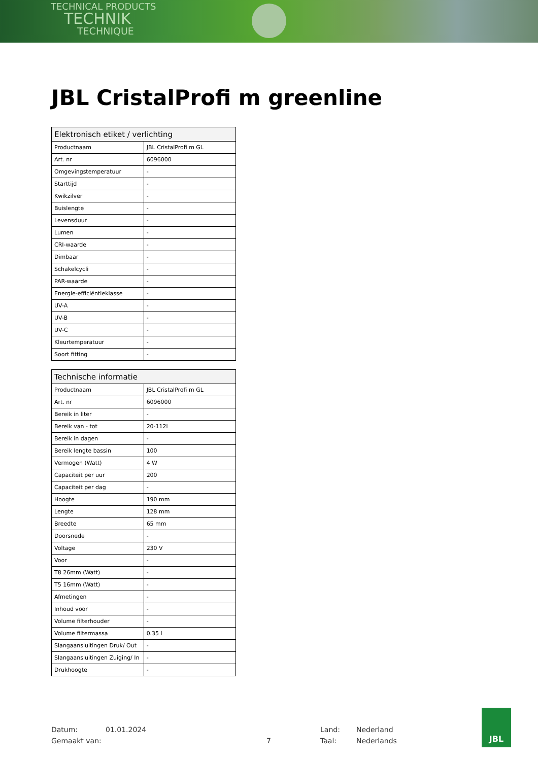TECHNICAL PRODUCTS
TECHNIK
TECHNIQUE
JBL CristalProfi m greenline
| Elektronisch etiket / verlichting | |
| --- | --- |
| Productnaam | JBL CristalProfi m GL |
| Art. nr | 6096000 |
| Omgevingstemperatuur | - |
| Starttijd | - |
| Kwikzilver | - |
| Buislengte | - |
| Levensduur | - |
| Lumen | - |
| CRI-waarde | - |
| Dimbaar | - |
| Schakelcycli | - |
| PAR-waarde | - |
| Energie-efficiëntieklasse | - |
| UV-A | - |
| UV-B | - |
| UV-C | - |
| Kleurtemperatuur | - |
| Soort fitting | - |
| Technische informatie | |
| --- | --- |
| Productnaam | JBL CristalProfi m GL |
| Art. nr | 6096000 |
| Bereik in liter | - |
| Bereik van - tot | 20-112l |
| Bereik in dagen | - |
| Bereik lengte bassin | 100 |
| Vermogen (Watt) | 4 W |
| Capaciteit per uur | 200 |
| Capaciteit per dag | - |
| Hoogte | 190 mm |
| Lengte | 128 mm |
| Breedte | 65 mm |
| Doorsnede | - |
| Voltage | 230 V |
| Voor | - |
| T8 26mm (Watt) | - |
| T5 16mm (Watt) | - |
| Afmetingen | - |
| Inhoud voor | - |
| Volume filterhouder | - |
| Volume filtermassa | 0.35 l |
| Slangaansluitingen Druk/ Out | - |
| Slangaansluitingen Zuiging/ In | - |
| Drukhoogte | - |
Datum: 01.01.2024 Land: Nederland
Gemaakt van: 7 Taal: Nederlands
JBL